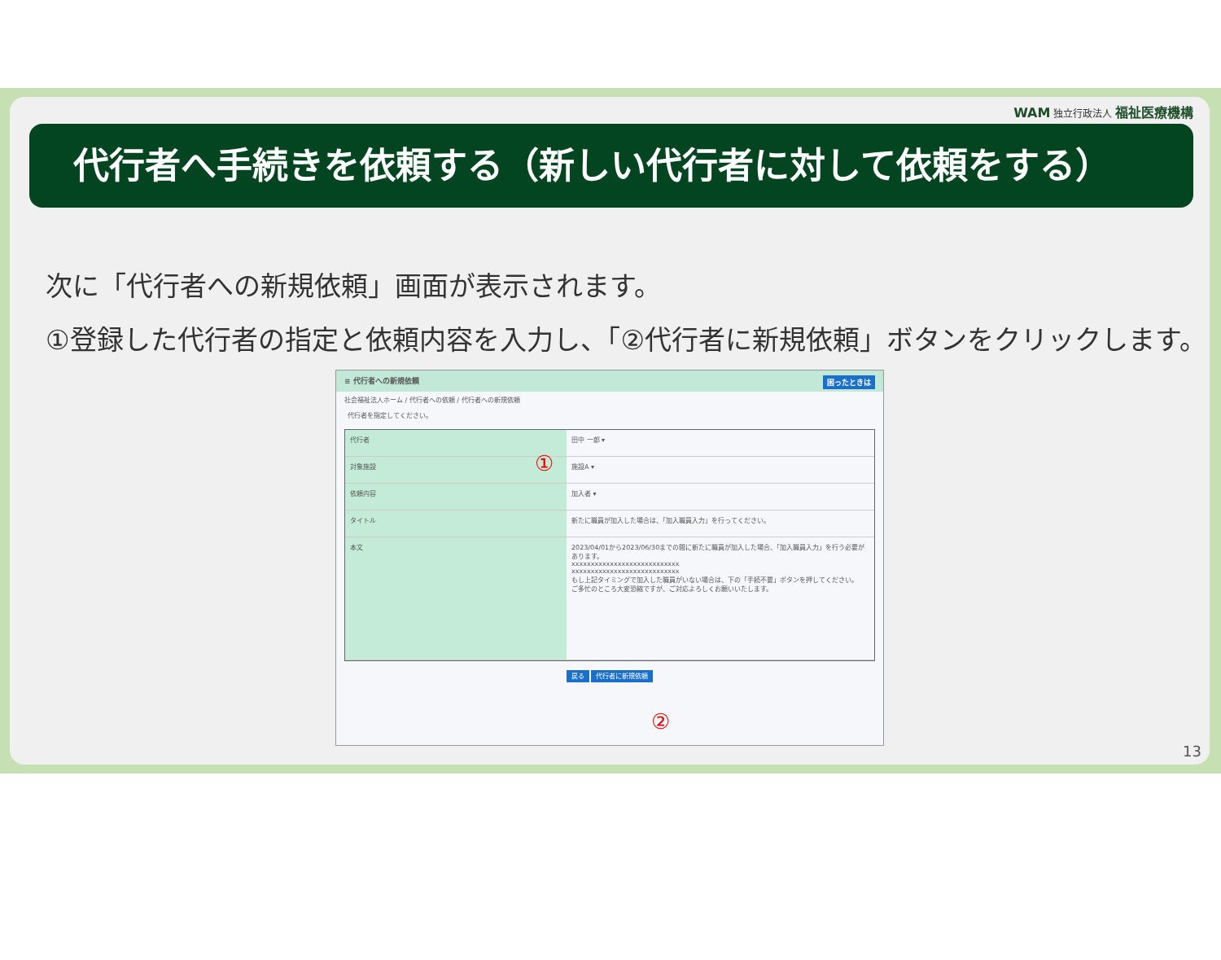WAM 独立行政法人 福祉医療機構
代行者へ手続きを依頼する（新しい代行者に対して依頼をする）
次に「代行者への新規依頼」画面が表示されます。
①登録した代行者の指定と依頼内容を入力し、「②代行者に新規依頼」ボタンをクリックします。
≡ 代行者への新規依頼 困ったときは
社会福祉法人ホーム / 代行者への依頼 / 代行者への新規依頼
代行者を指定してください。
代行者 田中 一郎 ▾
対象施設 施設A ▾
依頼内容 加入者 ▾
タイトル 新たに職員が加入した場合は、「加入職員入力」を行ってください。
本文 2023/04/01から2023/06/30までの間に新たに職員が加入した場合、「加入職員入力」を行う必要があります。
xxxxxxxxxxxxxxxxxxxxxxxxxxxx
xxxxxxxxxxxxxxxxxxxxxxxxxxxx
もし上記タイミングで加入した職員がいない場合は、下の「手続不要」ボタンを押してください。
ご多忙のところ大変恐縮ですが、ご対応よろしくお願いいたします。
戻る 代行者に新規依頼
①
②
13